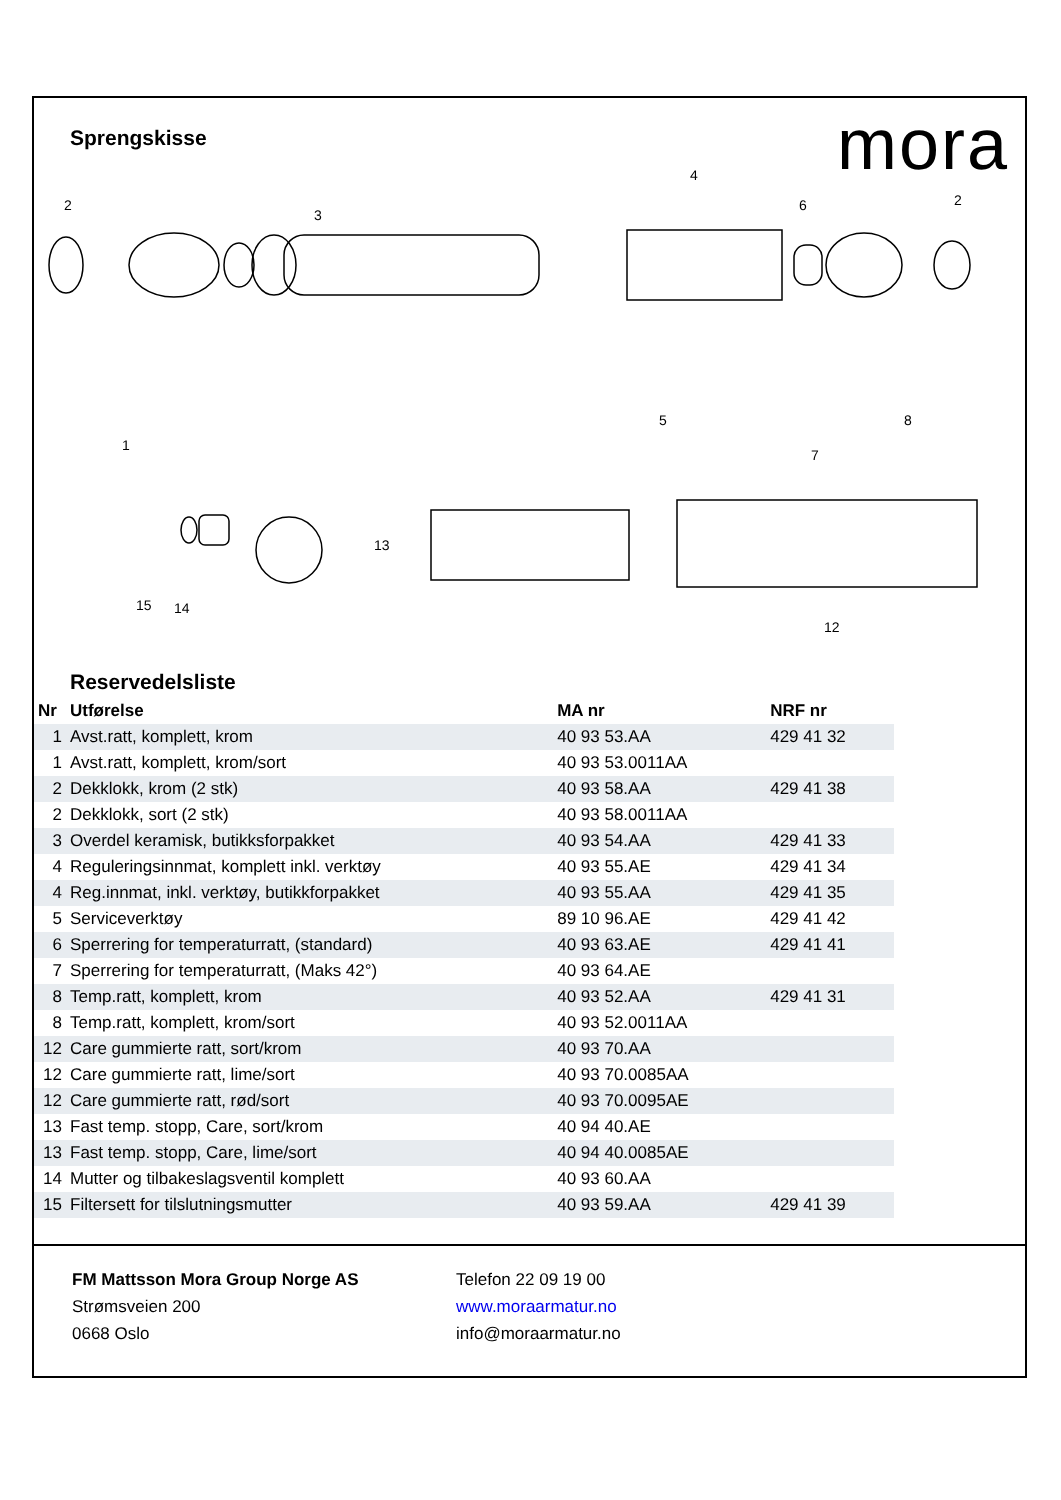mora
Sprengskisse
2
1
3
4
5
6
7
8
2
13
12
15
14
Reservedelsliste
| Nr | Utførelse | MA nr | NRF nr |
| --- | --- | --- | --- |
| 1 | Avst.ratt, komplett, krom | 40 93 53.AA | 429 41 32 |
| 1 | Avst.ratt, komplett, krom/sort | 40 93 53.0011AA | |
| 2 | Dekklokk, krom (2 stk) | 40 93 58.AA | 429 41 38 |
| 2 | Dekklokk, sort (2 stk) | 40 93 58.0011AA | |
| 3 | Overdel keramisk, butikksforpakket | 40 93 54.AA | 429 41 33 |
| 4 | Reguleringsinnmat, komplett inkl. verktøy | 40 93 55.AE | 429 41 34 |
| 4 | Reg.innmat, inkl. verktøy, butikkforpakket | 40 93 55.AA | 429 41 35 |
| 5 | Serviceverktøy | 89 10 96.AE | 429 41 42 |
| 6 | Sperrering for temperaturratt, (standard) | 40 93 63.AE | 429 41 41 |
| 7 | Sperrering for temperaturratt, (Maks 42°) | 40 93 64.AE | |
| 8 | Temp.ratt, komplett, krom | 40 93 52.AA | 429 41 31 |
| 8 | Temp.ratt, komplett, krom/sort | 40 93 52.0011AA | |
| 12 | Care gummierte ratt, sort/krom | 40 93 70.AA | |
| 12 | Care gummierte ratt, lime/sort | 40 93 70.0085AA | |
| 12 | Care gummierte ratt, rød/sort | 40 93 70.0095AE | |
| 13 | Fast temp. stopp, Care, sort/krom | 40 94 40.AE | |
| 13 | Fast temp. stopp, Care, lime/sort | 40 94 40.0085AE | |
| 14 | Mutter og tilbakeslagsventil komplett | 40 93 60.AA | |
| 15 | Filtersett for tilslutningsmutter | 40 93 59.AA | 429 41 39 |
FM Mattsson Mora Group Norge AS
Strømsveien 200
0668 Oslo
Telefon 22 09 19 00
www.moraarmatur.no
info@moraarmatur.no